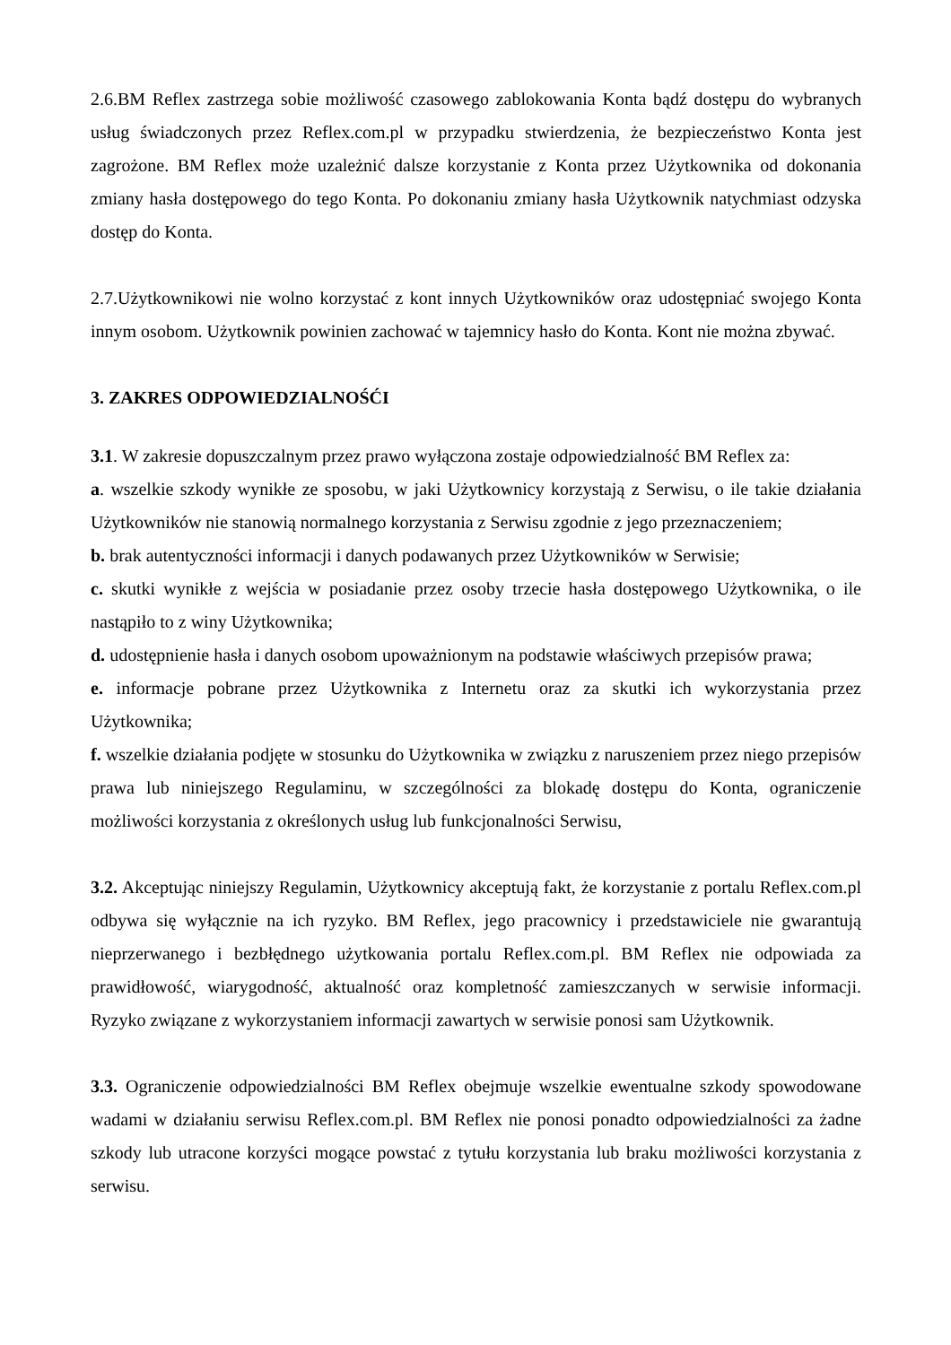2.6.BM Reflex zastrzega sobie możliwość czasowego zablokowania Konta bądź dostępu do wybranych usług świadczonych przez Reflex.com.pl w przypadku stwierdzenia, że bezpieczeństwo Konta jest zagrożone. BM Reflex może uzależnić dalsze korzystanie z Konta przez Użytkownika od dokonania zmiany hasła dostępowego do tego Konta. Po dokonaniu zmiany hasła Użytkownik natychmiast odzyska dostęp do Konta.
2.7.Użytkownikowi nie wolno korzystać z kont innych Użytkowników oraz udostępniać swojego Konta innym osobom. Użytkownik powinien zachować w tajemnicy hasło do Konta. Kont nie można zbywać.
3. ZAKRES ODPOWIEDZIALNOŚĆI
3.1. W zakresie dopuszczalnym przez prawo wyłączona zostaje odpowiedzialność BM Reflex za:
a. wszelkie szkody wynikłe ze sposobu, w jaki Użytkownicy korzystają z Serwisu, o ile takie działania Użytkowników nie stanowią normalnego korzystania z Serwisu zgodnie z jego przeznaczeniem;
b. brak autentyczności informacji i danych podawanych przez Użytkowników w Serwisie;
c. skutki wynikłe z wejścia w posiadanie przez osoby trzecie hasła dostępowego Użytkownika, o ile nastąpiło to z winy Użytkownika;
d. udostępnienie hasła i danych osobom upoważnionym na podstawie właściwych przepisów prawa;
e. informacje pobrane przez Użytkownika z Internetu oraz za skutki ich wykorzystania przez Użytkownika;
f. wszelkie działania podjęte w stosunku do Użytkownika w związku z naruszeniem przez niego przepisów prawa lub niniejszego Regulaminu, w szczególności za blokadę dostępu do Konta, ograniczenie możliwości korzystania z określonych usług lub funkcjonalności Serwisu,
3.2. Akceptując niniejszy Regulamin, Użytkownicy akceptują fakt, że korzystanie z portalu Reflex.com.pl odbywa się wyłącznie na ich ryzyko. BM Reflex, jego pracownicy i przedstawiciele nie gwarantują nieprzerwanego i bezbłędnego użytkowania portalu Reflex.com.pl. BM Reflex nie odpowiada za prawidłowość, wiarygodność, aktualność oraz kompletność zamieszczanych w serwisie informacji. Ryzyko związane z wykorzystaniem informacji zawartych w serwisie ponosi sam Użytkownik.
3.3. Ograniczenie odpowiedzialności BM Reflex obejmuje wszelkie ewentualne szkody spowodowane wadami w działaniu serwisu Reflex.com.pl. BM Reflex nie ponosi ponadto odpowiedzialności za żadne szkody lub utracone korzyści mogące powstać z tytułu korzystania lub braku możliwości korzystania z serwisu.